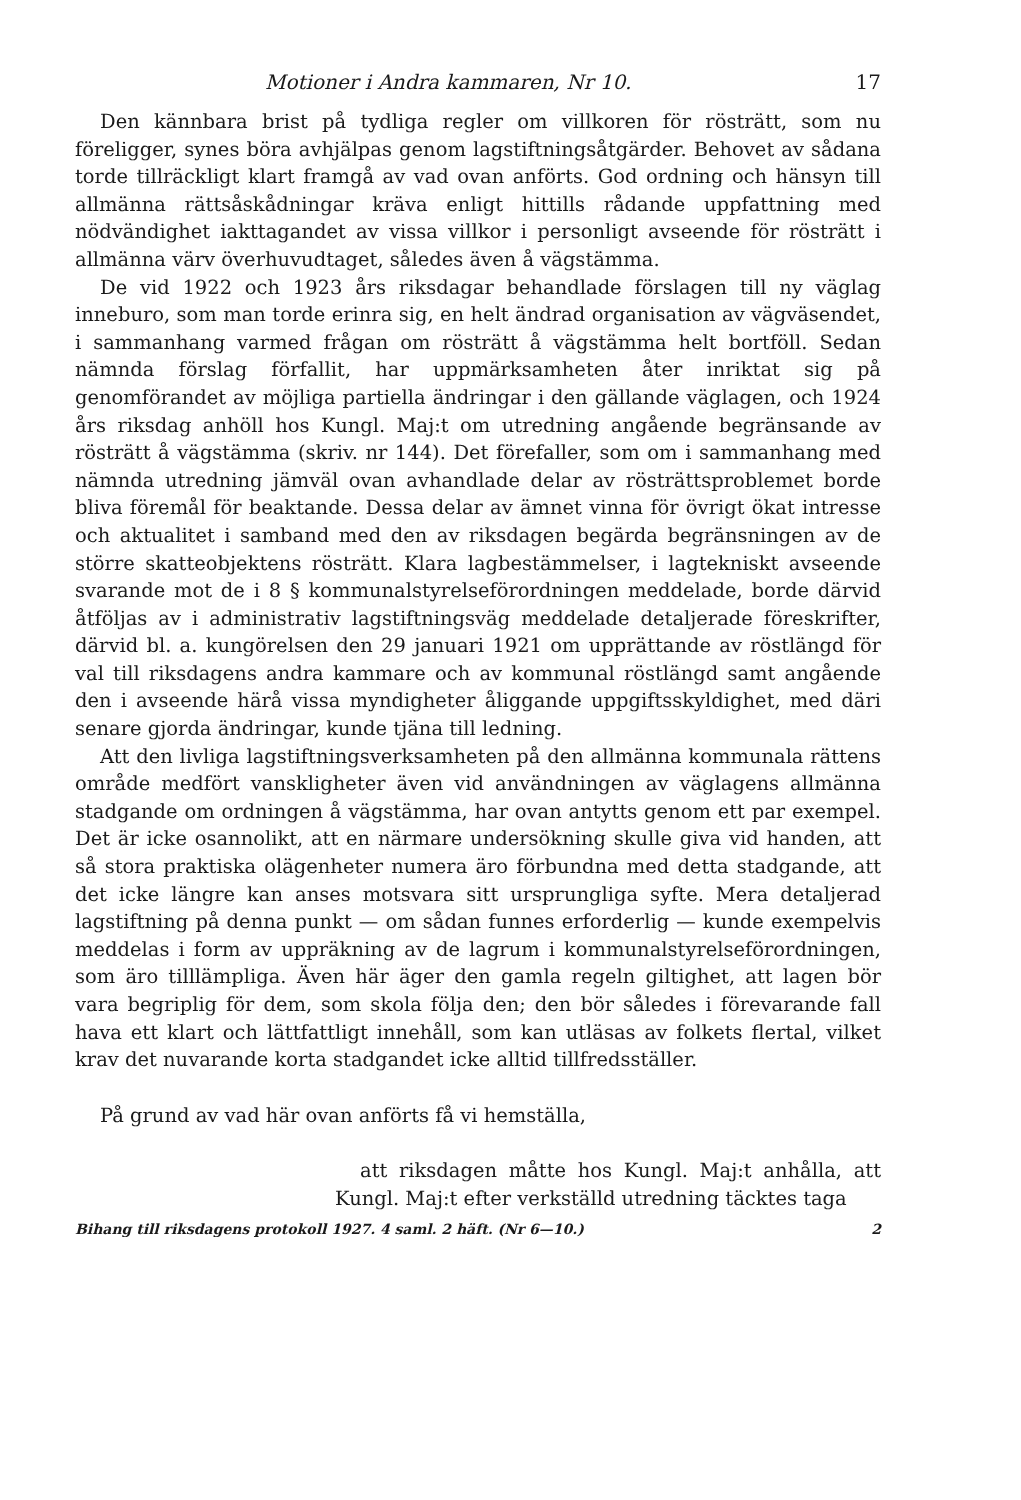Motioner i Andra kammaren, Nr 10. 17
Den kännbara brist på tydliga regler om villkoren för rösträtt, som nu föreligger, synes böra avhjälpas genom lagstiftningsåtgärder. Behovet av sådana torde tillräckligt klart framgå av vad ovan anförts. God ordning och hänsyn till allmänna rättsåskådningar kräva enligt hittills rådande uppfattning med nödvändighet iakttagandet av vissa villkor i personligt avseende för rösträtt i allmänna värv överhuvudtaget, således även å vägstämma.
De vid 1922 och 1923 års riksdagar behandlade förslagen till ny väglag inneburo, som man torde erinra sig, en helt ändrad organisation av vägväsendet, i sammanhang varmed frågan om rösträtt å vägstämma helt bortföll. Sedan nämnda förslag förfallit, har uppmärksamheten åter inriktat sig på genomförandet av möjliga partiella ändringar i den gällande väglagen, och 1924 års riksdag anhöll hos Kungl. Maj:t om utredning angående begränsande av rösträtt å vägstämma (skriv. nr 144). Det förefaller, som om i sammanhang med nämnda utredning jämväl ovan avhandlade delar av rösträttsproblemet borde bliva föremål för beaktande. Dessa delar av ämnet vinna för övrigt ökat intresse och aktualitet i samband med den av riksdagen begärda begränsningen av de större skatteobjektens rösträtt. Klara lagbestämmelser, i lagtekniskt avseende svarande mot de i 8 § kommunalstyrelseförordningen meddelade, borde därvid åtföljas av i administrativ lagstiftningsväg meddelade detaljerade föreskrifter, därvid bl. a. kungörelsen den 29 januari 1921 om upprättande av röstlängd för val till riksdagens andra kammare och av kommunal röstlängd samt angående den i avseende härå vissa myndigheter åliggande uppgiftsskyldighet, med däri senare gjorda ändringar, kunde tjäna till ledning.
Att den livliga lagstiftningsverksamheten på den allmänna kommunala rättens område medfört vanskligheter även vid användningen av väglagens allmänna stadgande om ordningen å vägstämma, har ovan antytts genom ett par exempel. Det är icke osannolikt, att en närmare undersökning skulle giva vid handen, att så stora praktiska olägenheter numera äro förbundna med detta stadgande, att det icke längre kan anses motsvara sitt ursprungliga syfte. Mera detaljerad lagstiftning på denna punkt — om sådan funnes erforderlig — kunde exempelvis meddelas i form av uppräkning av de lagrum i kommunalstyrelseförordningen, som äro tilllämpliga. Även här äger den gamla regeln giltighet, att lagen bör vara begriplig för dem, som skola följa den; den bör således i förevarande fall hava ett klart och lättfattligt innehåll, som kan utläsas av folkets flertal, vilket krav det nuvarande korta stadgandet icke alltid tillfredsställer.
På grund av vad här ovan anförts få vi hemställa,
att riksdagen måtte hos Kungl. Maj:t anhålla, att Kungl. Maj:t efter verkställd utredning täcktes taga
Bihang till riksdagens protokoll 1927. 4 saml. 2 häft. (Nr 6—10.) 2